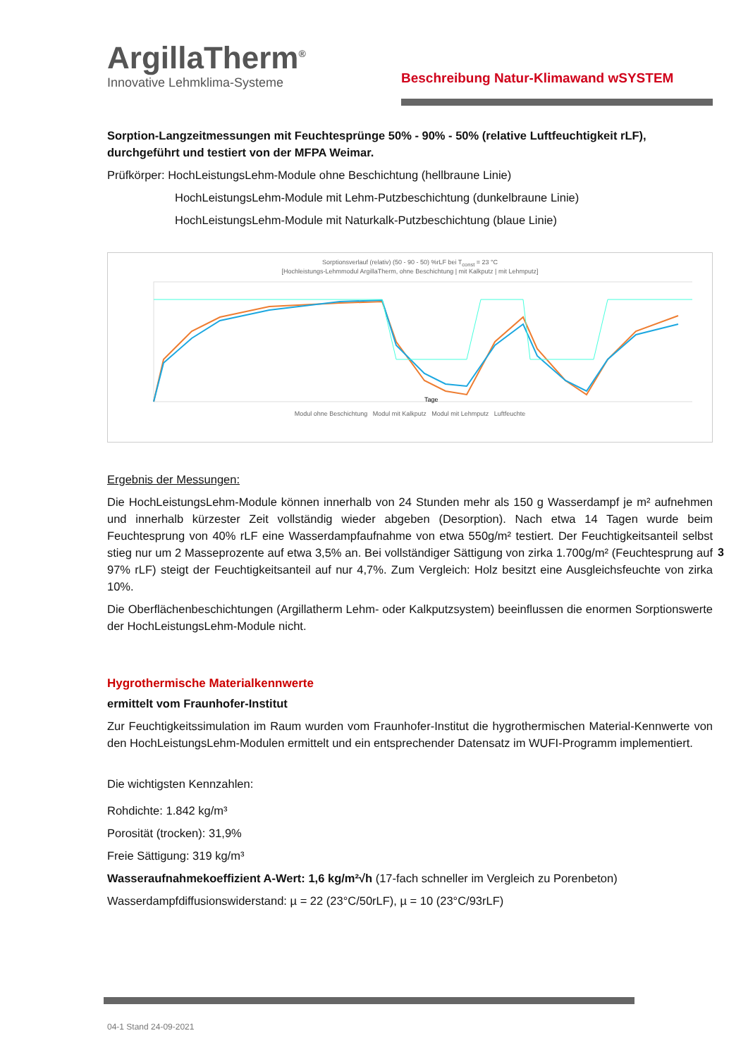ArgillaTherm<sup>®</sup>
Innovative Lehmklima-Systeme
Beschreibung Natur-Klimawand wSYSTEM
Sorption-Langzeitmessungen mit Feuchtesprünge 50% - 90% - 50% (relative Luftfeuchtigkeit rLF), durchgeführt und testiert von der MFPA Weimar.
Prüfkörper: HochLeistungsLehm-Module ohne Beschichtung (hellbraune Linie)
HochLeistungsLehm-Module mit Lehm-Putzbeschichtung (dunkelbraune Linie)
HochLeistungsLehm-Module mit Naturkalk-Putzbeschichtung (blaue Linie)
Sorptionsverlauf (relativ) (50 - 90 - 50) %rLF bei T<sub>const</sub> = 23 °C
[Hochleistungs-Lehmmodul ArgillaTherm, ohne Beschichtung | mit Kalkputz | mit Lehmputz]
Tage
Modul ohne Beschichtung Modul mit Kalkputz Modul mit Lehmputz Luftfeuchte
Ergebnis der Messungen:
Die HochLeistungsLehm-Module können innerhalb von 24 Stunden mehr als 150 g Wasserdampf je m² aufnehmen und innerhalb kürzester Zeit vollständig wieder abgeben (Desorption). Nach etwa 14 Tagen wurde beim Feuchtesprung von 40% rLF eine Wasserdampfaufnahme von etwa 550g/m² testiert. Der Feuchtigkeitsanteil selbst stieg nur um 2 Masseprozente auf etwa 3,5% an. Bei vollständiger Sättigung von zirka 1.700g/m² (Feuchtesprung auf 97% rLF) steigt der Feuchtigkeitsanteil auf nur 4,7%. Zum Vergleich: Holz besitzt eine Ausgleichsfeuchte von zirka 10%.
Die Oberflächenbeschichtungen (Argillatherm Lehm- oder Kalkputzsystem) beeinflussen die enormen Sorptionswerte der HochLeistungsLehm-Module nicht.
Hygrothermische Materialkennwerte
ermittelt vom Fraunhofer-Institut
Zur Feuchtigkeitssimulation im Raum wurden vom Fraunhofer-Institut die hygrothermischen Material-Kennwerte von den HochLeistungsLehm-Modulen ermittelt und ein entsprechender Datensatz im WUFI-Programm implementiert.
Die wichtigsten Kennzahlen:
Rohdichte: 1.842 kg/m³
Porosität (trocken): 31,9%
Freie Sättigung: 319 kg/m³
Wasseraufnahmekoeffizient A-Wert: 1,6 kg/m²√h (17-fach schneller im Vergleich zu Porenbeton)
Wasserdampfdiffusionswiderstand: µ = 22 (23°C/50rLF), µ = 10 (23°C/93rLF)
3
04-1 Stand 24-09-2021